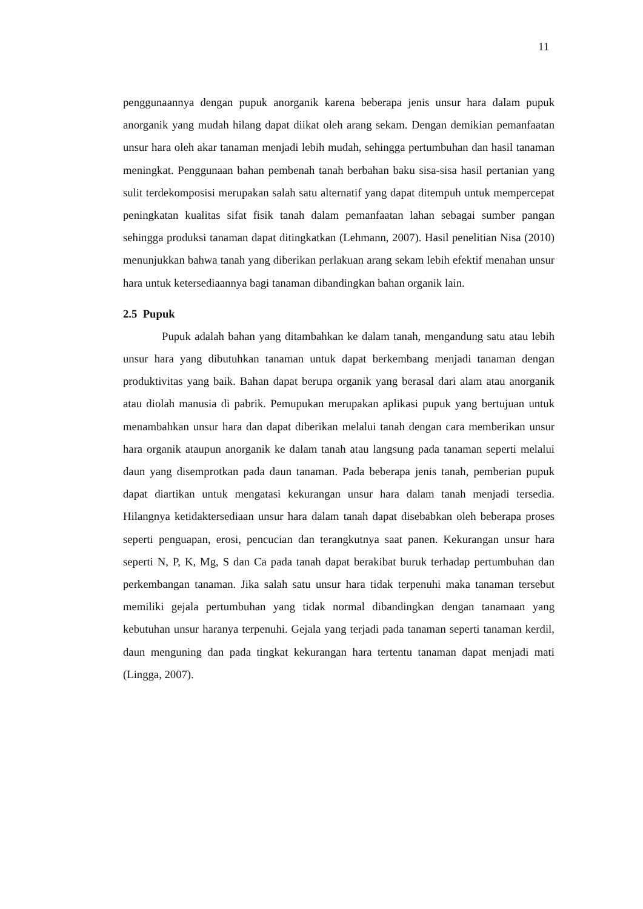11
penggunaannya dengan pupuk anorganik karena beberapa jenis unsur hara dalam pupuk anorganik yang mudah hilang dapat diikat oleh arang sekam. Dengan demikian pemanfaatan unsur hara oleh akar tanaman menjadi lebih mudah, sehingga pertumbuhan dan hasil tanaman meningkat. Penggunaan bahan pembenah tanah berbahan baku sisa-sisa hasil pertanian yang sulit terdekomposisi merupakan salah satu alternatif yang dapat ditempuh untuk mempercepat peningkatan kualitas sifat fisik tanah dalam pemanfaatan lahan sebagai sumber pangan sehingga produksi tanaman dapat ditingkatkan (Lehmann, 2007). Hasil penelitian Nisa (2010) menunjukkan bahwa tanah yang diberikan perlakuan arang sekam lebih efektif menahan unsur hara untuk ketersediaannya bagi tanaman dibandingkan bahan organik lain.
2.5 Pupuk
Pupuk adalah bahan yang ditambahkan ke dalam tanah, mengandung satu atau lebih unsur hara yang dibutuhkan tanaman untuk dapat berkembang menjadi tanaman dengan produktivitas yang baik. Bahan dapat berupa organik yang berasal dari alam atau anorganik atau diolah manusia di pabrik. Pemupukan merupakan aplikasi pupuk yang bertujuan untuk menambahkan unsur hara dan dapat diberikan melalui tanah dengan cara memberikan unsur hara organik ataupun anorganik ke dalam tanah atau langsung pada tanaman seperti melalui daun yang disemprotkan pada daun tanaman. Pada beberapa jenis tanah, pemberian pupuk dapat diartikan untuk mengatasi kekurangan unsur hara dalam tanah menjadi tersedia. Hilangnya ketidaktersediaan unsur hara dalam tanah dapat disebabkan oleh beberapa proses seperti penguapan, erosi, pencucian dan terangkutnya saat panen. Kekurangan unsur hara seperti N, P, K, Mg, S dan Ca pada tanah dapat berakibat buruk terhadap pertumbuhan dan perkembangan tanaman. Jika salah satu unsur hara tidak terpenuhi maka tanaman tersebut memiliki gejala pertumbuhan yang tidak normal dibandingkan dengan tanamaan yang kebutuhan unsur haranya terpenuhi. Gejala yang terjadi pada tanaman seperti tanaman kerdil, daun menguning dan pada tingkat kekurangan hara tertentu tanaman dapat menjadi mati (Lingga, 2007).